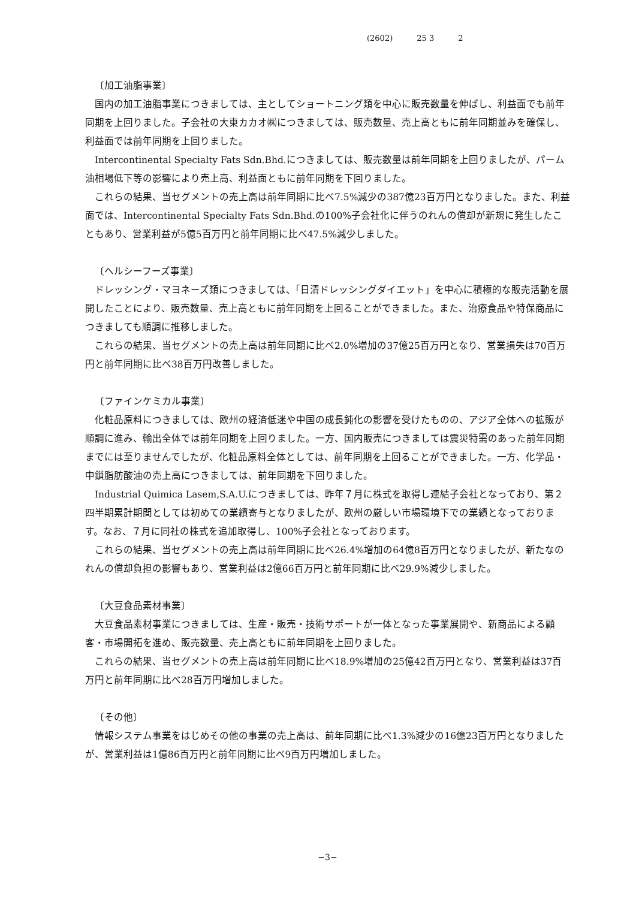(2602) 25 3 2
〔加工油脂事業〕
国内の加工油脂事業につきましては、主としてショートニング類を中心に販売数量を伸ばし、利益面でも前年同期を上回りました。子会社の大東カカオ㈱につきましては、販売数量、売上高ともに前年同期並みを確保し、利益面では前年同期を上回りました。
Intercontinental Specialty Fats Sdn.Bhd.につきましては、販売数量は前年同期を上回りましたが、パーム油相場低下等の影響により売上高、利益面ともに前年同期を下回りました。
これらの結果、当セグメントの売上高は前年同期に比べ7.5%減少の387億23百万円となりました。また、利益面では、Intercontinental Specialty Fats Sdn.Bhd.の100%子会社化に伴うのれんの償却が新規に発生したこともあり、営業利益が5億5百万円と前年同期に比べ47.5%減少しました。
〔ヘルシーフーズ事業〕
ドレッシング・マヨネーズ類につきましては、「日清ドレッシングダイエット」を中心に積極的な販売活動を展開したことにより、販売数量、売上高ともに前年同期を上回ることができました。また、治療食品や特保商品につきましても順調に推移しました。
これらの結果、当セグメントの売上高は前年同期に比べ2.0%増加の37億25百万円となり、営業損失は70百万円と前年同期に比べ38百万円改善しました。
〔ファインケミカル事業〕
化粧品原料につきましては、欧州の経済低迷や中国の成長鈍化の影響を受けたものの、アジア全体への拡販が順調に進み、輸出全体では前年同期を上回りました。一方、国内販売につきましては震災特需のあった前年同期までには至りませんでしたが、化粧品原料全体としては、前年同期を上回ることができました。一方、化学品・中鎖脂肪酸油の売上高につきましては、前年同期を下回りました。
Industrial Quimica Lasem,S.A.U.につきましては、昨年７月に株式を取得し連結子会社となっており、第２四半期累計期間としては初めての業績寄与となりましたが、欧州の厳しい市場環境下での業績となっております。なお、７月に同社の株式を追加取得し、100%子会社となっております。
これらの結果、当セグメントの売上高は前年同期に比べ26.4%増加の64億8百万円となりましたが、新たなのれんの償却負担の影響もあり、営業利益は2億66百万円と前年同期に比べ29.9%減少しました。
〔大豆食品素材事業〕
大豆食品素材事業につきましては、生産・販売・技術サポートが一体となった事業展開や、新商品による顧客・市場開拓を進め、販売数量、売上高ともに前年同期を上回りました。
これらの結果、当セグメントの売上高は前年同期に比べ18.9%増加の25億42百万円となり、営業利益は37百万円と前年同期に比べ28百万円増加しました。
〔その他〕
情報システム事業をはじめその他の事業の売上高は、前年同期に比べ1.3%減少の16億23百万円となりましたが、営業利益は1億86百万円と前年同期に比べ9百万円増加しました。
−3−